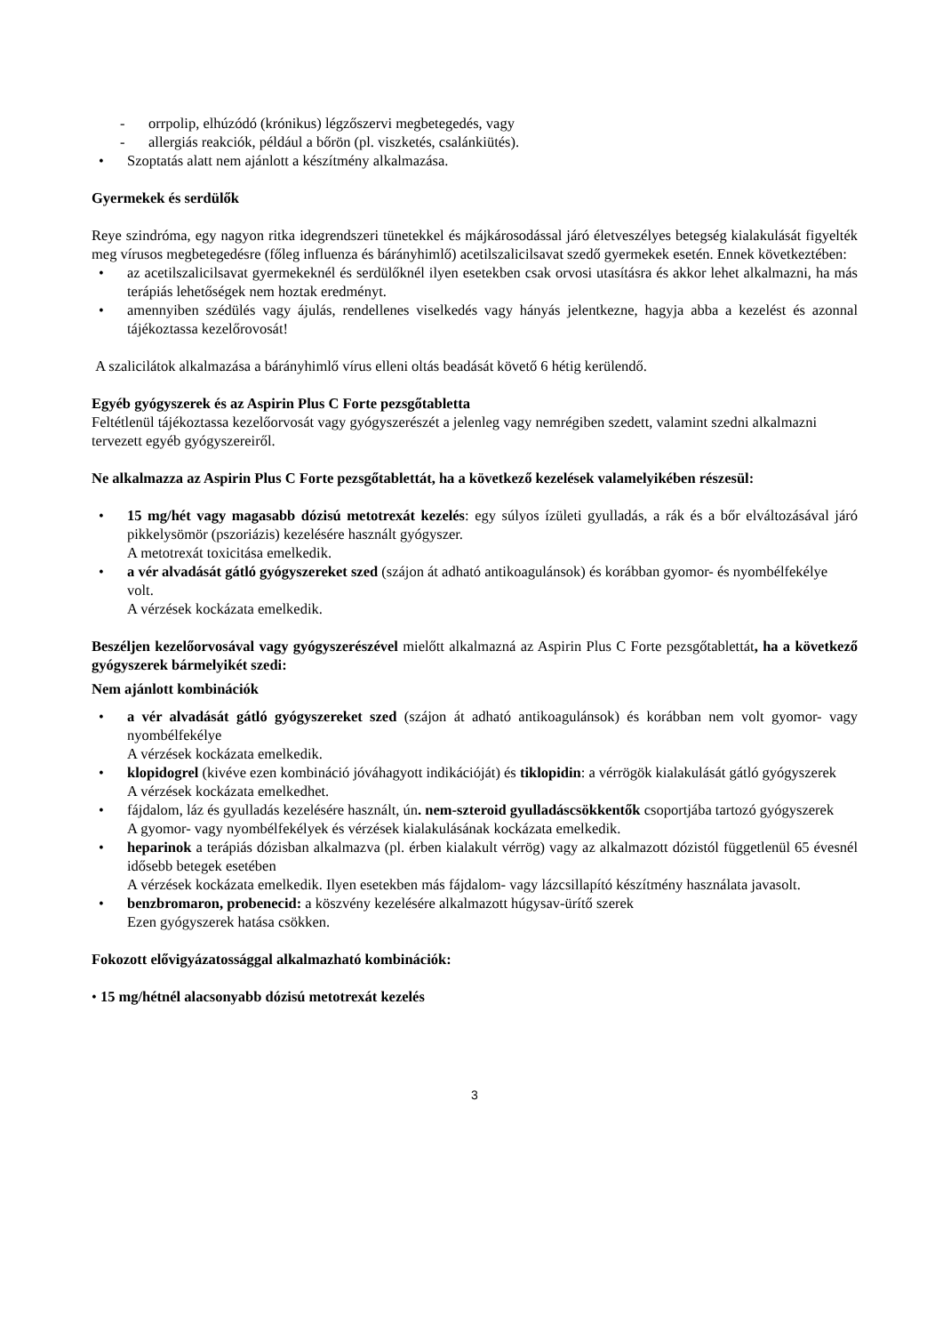- orrpolip, elhúzódó (krónikus) légzőszervi megbetegedés, vagy
- allergiás reakciók, például a bőrön (pl. viszketés, csalánkiütés).
• Szoptatás alatt nem ajánlott a készítmény alkalmazása.
Gyermekek és serdülők
Reye szindróma, egy nagyon ritka idegrendszeri tünetekkel és májkárosodással járó életveszélyes betegség kialakulását figyelték meg vírusos megbetegedésre (főleg influenza és bárányhimlő) acetilszalicilsavat szedő gyermekek esetén. Ennek következtében:
• az acetilszalicilsavat gyermekeknél és serdülőknél ilyen esetekben csak orvosi utasításra és akkor lehet alkalmazni, ha más terápiás lehetőségek nem hoztak eredményt.
• amennyiben szédülés vagy ájulás, rendellenes viselkedés vagy hányás jelentkezne, hagyja abba a kezelést és azonnal tájékoztassa kezelőrovosát!
A szalicilátok alkalmazása a bárányhimlő vírus elleni oltás beadását követő 6 hétig kerülendő.
Egyéb gyógyszerek és az Aspirin Plus C Forte pezsgőtabletta
Feltétlenül tájékoztassa kezelőorvosát vagy gyógyszerészét a jelenleg vagy nemrégiben szedett, valamint szedni alkalmazni tervezett egyéb gyógyszereiről.
Ne alkalmazza az Aspirin Plus C Forte pezsgőtablettát, ha a következő kezelések valamelyikében részesül:
• 15 mg/hét vagy magasabb dózisú metotrexát kezelés: egy súlyos ízületi gyulladás, a rák és a bőr elváltozásával járó pikkelysömör (pszoriázis) kezelésére használt gyógyszer.
A metotrexát toxicitása emelkedik.
• a vér alvadását gátló gyógyszereket szed (szájon át adható antikoagulánsok) és korábban gyomor- és nyombélfekélye volt.
A vérzések kockázata emelkedik.
Beszéljen kezelőorvosával vagy gyógyszerészével mielőtt alkalmazná az Aspirin Plus C Forte pezsgőtablettát, ha a következő gyógyszerek bármelyikét szedi:
Nem ajánlott kombinációk
• a vér alvadását gátló gyógyszereket szed (szájon át adható antikoagulánsok) és korábban nem volt gyomor- vagy nyombélfekélye
A vérzések kockázata emelkedik.
• klopidogrel (kivéve ezen kombináció jóváhagyott indikációját) és tiklopidin: a vérrögök kialakulását gátló gyógyszerek
A vérzések kockázata emelkedhet.
• fájdalom, láz és gyulladás kezelésére használt, ún. nem-szteroid gyulladáscsökkentők csoportjába tartozó gyógyszerek
A gyomor- vagy nyombélfekélyek és vérzések kialakulásának kockázata emelkedik.
• heparinok a terápiás dózisban alkalmazva (pl. érben kialakult vérrög) vagy az alkalmazott dózistól függetlenül 65 évesnél idősebb betegek esetében
A vérzések kockázata emelkedik. Ilyen esetekben más fájdalom- vagy lázcsillapító készítmény használata javasolt.
• benzbromaron, probenecid: a köszvény kezelésére alkalmazott húgysav-ürítő szerek
Ezen gyógyszerek hatása csökken.
Fokozott elővigyázatossággal alkalmazható kombinációk:
• 15 mg/hétnél alacsonyabb dózisú metotrexát kezelés
3